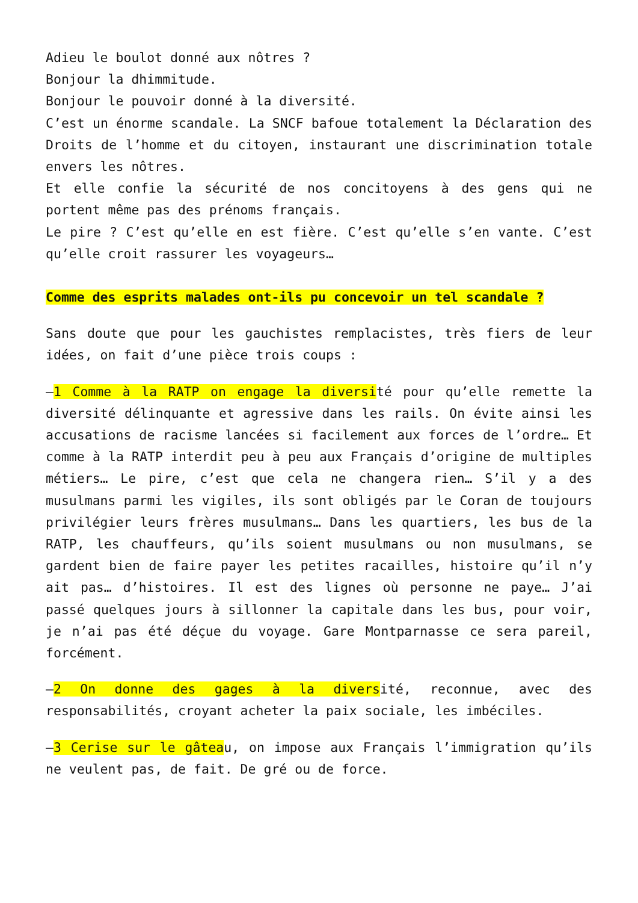Adieu le boulot donné aux nôtres ?
Bonjour la dhimmitude.
Bonjour le pouvoir donné à la diversité.
C’est un énorme scandale. La SNCF bafoue totalement la Déclaration des Droits de l’homme et du citoyen, instaurant une discrimination totale envers les nôtres.
Et elle confie la sécurité de nos concitoyens à des gens qui ne portent même pas des prénoms français.
Le pire ? C’est qu’elle en est fière. C’est qu’elle s’en vante. C’est qu’elle croit rassurer les voyageurs…
Comme des esprits malades ont-ils pu concevoir un tel scandale ?
Sans doute que pour les gauchistes remplacistes, très fiers de leur idées, on fait d’une pièce trois coups :
–1 Comme à la RATP on engage la diversité pour qu’elle remette la diversité délinquante et agressive dans les rails. On évite ainsi les accusations de racisme lancées si facilement aux forces de l’ordre… Et comme à la RATP interdit peu à peu aux Français d’origine de multiples métiers… Le pire, c’est que cela ne changera rien… S’il y a des musulmans parmi les vigiles, ils sont obligés par le Coran de toujours privilégier leurs frères musulmans… Dans les quartiers, les bus de la RATP, les chauffeurs, qu’ils soient musulmans ou non musulmans, se gardent bien de faire payer les petites racailles, histoire qu’il n’y ait pas… d’histoires. Il est des lignes où personne ne paye… J’ai passé quelques jours à sillonner la capitale dans les bus, pour voir, je n’ai pas été déçue du voyage. Gare Montparnasse ce sera pareil, forcément.
–2 On donne des gages à la diversité, reconnue, avec des responsabilités, croyant acheter la paix sociale, les imbéciles.
–3 Cerise sur le gâteau, on impose aux Français l’immigration qu’ils ne veulent pas, de fait. De gré ou de force.